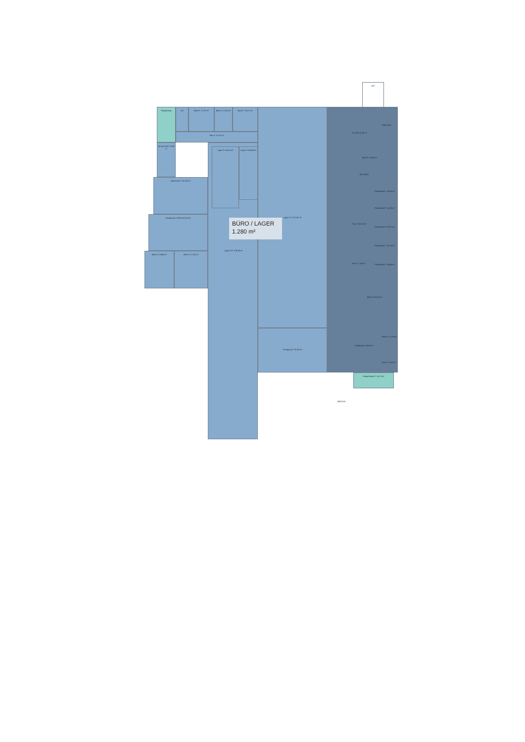LIFT
Stiegenhaus
AR
Büro F: 17,97 m²
Büro F: 11,05 m²
Büro F: 16,27 m²
Flur F: 27,41 m²
Vorraum WC H WC D
Nassraum F: 42,25 m²
Sozialraum / Küche 47,53 m²
Büro F: 28,86 m²
Büro F: 27,20 m²
Lager F: 55,06 m²
Lager F: 40,64 m²
Lager II F: 375,86 m²
Lager I F: 471,26 m²
Fertigung F: 91,26 m²
Nassraum
DU WC D WC H
Büro F: 30,40 m²
Büro Büro
Produktion F: 14,55 m²
Produktion F: 14,28 m²
Flur F: 30,23 m²
Produktion F: 15,37 m²
Produktion F: 14,74 m²
Flur F: 7,08 m² Produktion F: 14,46 m²
Büro F: 69,15 m²
Büro F: 11,75 m²
Empfang F: 33,69 m²
Büro F: 9,15 m²
Stiegenhaus F: 14,76 m²
BRÜCKE
BÜRO / LAGER
1.280 m²